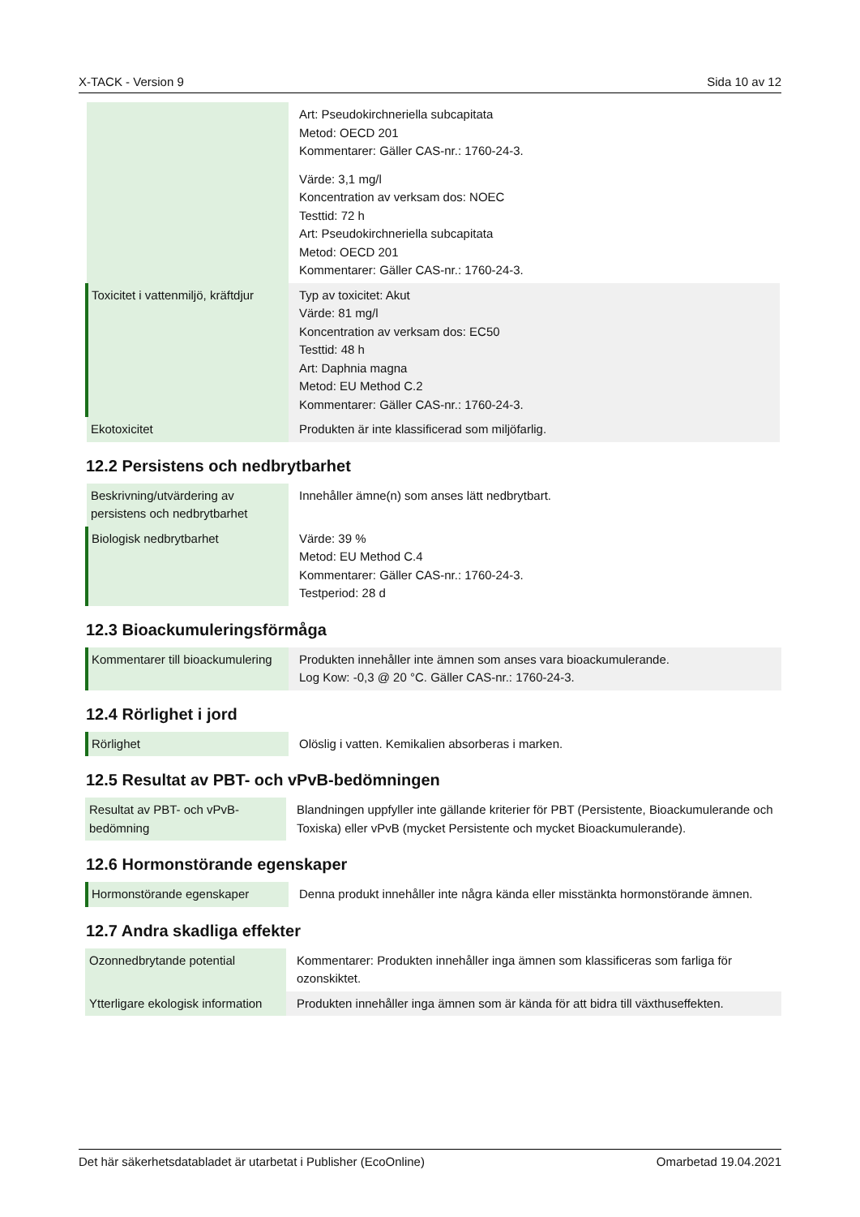X-TACK - Version 9 Sida 10 av 12
| | Art: Pseudokirchneriella subcapitata Metod: OECD 201 Kommentarer: Gäller CAS-nr.: 1760-24-3. Värde: 3,1 mg/l Koncentration av verksam dos: NOEC Testtid: 72 h Art: Pseudokirchneriella subcapitata Metod: OECD 201 Kommentarer: Gäller CAS-nr.: 1760-24-3. |
| Toxicitet i vattenmiljö, kräftdjur | Typ av toxicitet: Akut Värde: 81 mg/l Koncentration av verksam dos: EC50 Testtid: 48 h Art: Daphnia magna Metod: EU Method C.2 Kommentarer: Gäller CAS-nr.: 1760-24-3. |
| Ekotoxicitet | Produkten är inte klassificerad som miljöfarlig. |
12.2 Persistens och nedbrytbarhet
| Beskrivning/utvärdering av persistens och nedbrytbarhet | Innehåller ämne(n) som anses lätt nedbrytbart. |
| Biologisk nedbrytbarhet | Värde: 39 % Metod: EU Method C.4 Kommentarer: Gäller CAS-nr.: 1760-24-3. Testperiod: 28 d |
12.3 Bioackumuleringsförmåga
| Kommentarer till bioackumulering | Produkten innehåller inte ämnen som anses vara bioackumulerande. Log Kow: -0,3 @ 20 °C. Gäller CAS-nr.: 1760-24-3. |
12.4 Rörlighet i jord
| Rörlighet | Olöslig i vatten. Kemikalien absorberas i marken. |
12.5 Resultat av PBT- och vPvB-bedömningen
| Resultat av PBT- och vPvB-bedömning | Blandningen uppfyller inte gällande kriterier för PBT (Persistente, Bioackumulerande och Toxiska) eller vPvB (mycket Persistente och mycket Bioackumulerande). |
12.6 Hormonstörande egenskaper
| Hormonstörande egenskaper | Denna produkt innehåller inte några kända eller misstänkta hormonstörande ämnen. |
12.7 Andra skadliga effekter
| Ozonnedbrytande potential | Kommentarer: Produkten innehåller inga ämnen som klassificeras som farliga för ozonskiktet. |
| Ytterligare ekologisk information | Produkten innehåller inga ämnen som är kända för att bidra till växthuseffekten. |
Det här säkerhetsdatabladet är utarbetat i Publisher (EcoOnline) Omarbetad 19.04.2021